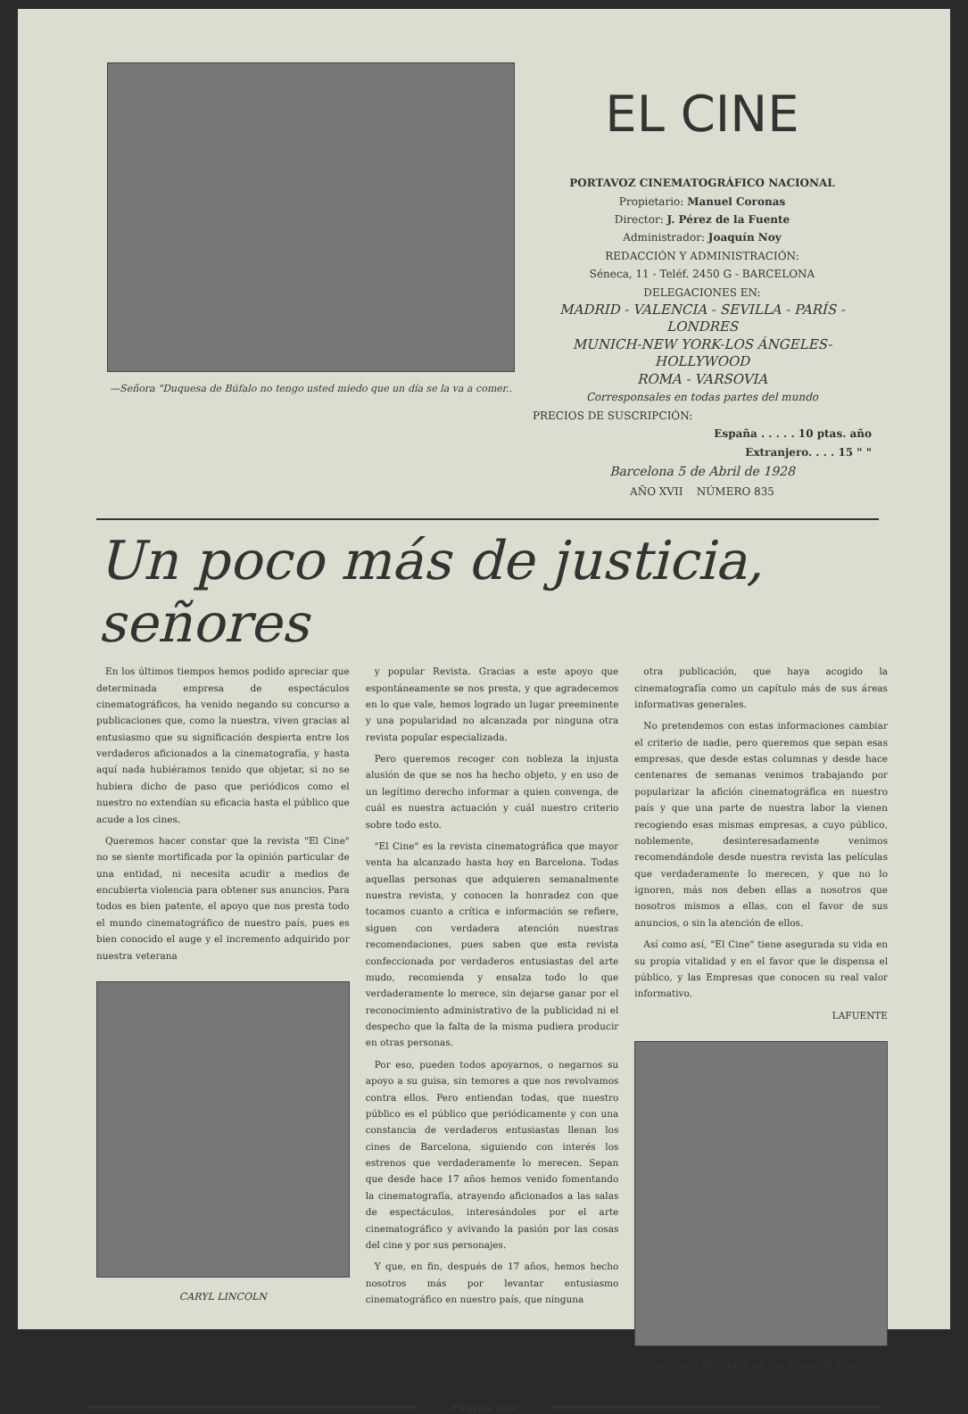—Señora "Duquesa de Búfalo no tengo usted miedo que un día se la va a comer..
EL CINE
PORTAVOZ CINEMATOGRÁFICO NACIONAL
Propietario: Manuel Coronas
Director: J. Pérez de la Fuente
Administrador: Joaquín Noy
REDACCIÓN Y ADMINISTRACIÓN:
Séneca, 11 - Teléf. 2450 G - BARCELONA
DELEGACIONES EN:
MADRID - VALENCIA - SEVILLA - PARÍS - LONDRES
MUNICH-NEW YORK-LOS ÁNGELES-HOLLYWOOD
ROMA - VARSOVIA
Corresponsales en todas partes del mundo
PRECIOS DE SUSCRIPCIÓN:
España . . . . . 10 ptas. año
Extranjero. . . . 15 " "
Barcelona 5 de Abril de 1928
AÑO XVII NÚMERO 835
Un poco más de justicia, señores
En los últimos tiempos hemos podido apreciar que determinada empresa de espectáculos cinematográficos, ha venido negando su concurso a publicaciones que, como la nuestra, viven gracias al entusiasmo que su significación despierta entre los verdaderos aficionados a la cinematografía, y hasta aquí nada hubiéramos tenido que objetar, si no se hubiera dicho de paso que periódicos como el nuestro no extendían su eficacia hasta el público que acude a los cines.
Queremos hacer constar que la revista "El Cine" no se siente mortificada por la opinión particular de una entidad, ni necesita acudir a medios de encubierta violencia para obtener sus anuncios. Para todos es bien patente, el apoyo que nos presta todo el mundo cinematográfico de nuestro país, pues es bien conocido el auge y el incremento adquirido por nuestra veterana
CARYL LINCOLN
y popular Revista. Gracias a este apoyo que espontáneamente se nos presta, y que agradecemos en lo que vale, hemos logrado un lugar preeminente y una popularidad no alcanzada por ninguna otra revista popular especializada.
Pero queremos recoger con nobleza la injusta alusión de que se nos ha hecho objeto, y en uso de un legítimo derecho informar a quien convenga, de cuál es nuestra actuación y cuál nuestro criterio sobre todo esto.
"El Cine" es la revista cinematográfica que mayor venta ha alcanzado hasta hoy en Barcelona. Todas aquellas personas que adquieren semanalmente nuestra revista, y conocen la honradez con que tocamos cuanto a crítica e información se refiere, siguen con verdadera atención nuestras recomendaciones, pues saben que esta revista confeccionada por verdaderos entusiastas del arte mudo, recomienda y ensalza todo lo que verdaderamente lo merece, sin dejarse ganar por el reconocimiento administrativo de la publicidad ni el despecho que la falta de la misma pudiera producir en otras personas.
Por eso, pueden todos apoyarnos, o negarnos su apoyo a su guisa, sin temores a que nos revolvamos contra ellos. Pero entiendan todas, que nuestro público es el público que periódicamente y con una constancia de verdaderos entusiastas llenan los cines de Barcelona, siguiendo con interés los estrenos que verdaderamente lo merecen. Sepan que desde hace 17 años hemos venido fomentando la cinematografía, atrayendo aficionados a las salas de espectáculos, interesándoles por el arte cinematográfico y avivando la pasión por las cosas del cine y por sus personajes.
Y que, en fin, después de 17 años, hemos hecho nosotros más por levantar entusiasmo cinematográfico en nuestro país, que ninguna
otra publicación, que haya acogido la cinematografía como un capítulo más de sus áreas informativas generales.
No pretendemos con estas informaciones cambiar el criterio de nadie, pero queremos que sepan esas empresas, que desde estas columnas y desde hace centenares de semanas venimos trabajando por popularizar la afición cinematográfica en nuestro país y que una parte de nuestra labor la vienen recogiendo esas mismas empresas, a cuyo público, noblemente, desinteresadamente venimos recomendándole desde nuestra revista las películas que verdaderamente lo merecen, y que no lo ignoren, más nos deben ellas a nosotros que nosotros mismos a ellas, con el favor de sus anuncios, o sin la atención de ellos.
Así como así, "El Cine" tiene asegurada su vida en su propia vitalidad y en el favor que le dispensa el público, y las Empresas que conocen su real valor informativo.
LAFUENTE
Constance Talmadge en "La Venus de Venecia"
Página uno